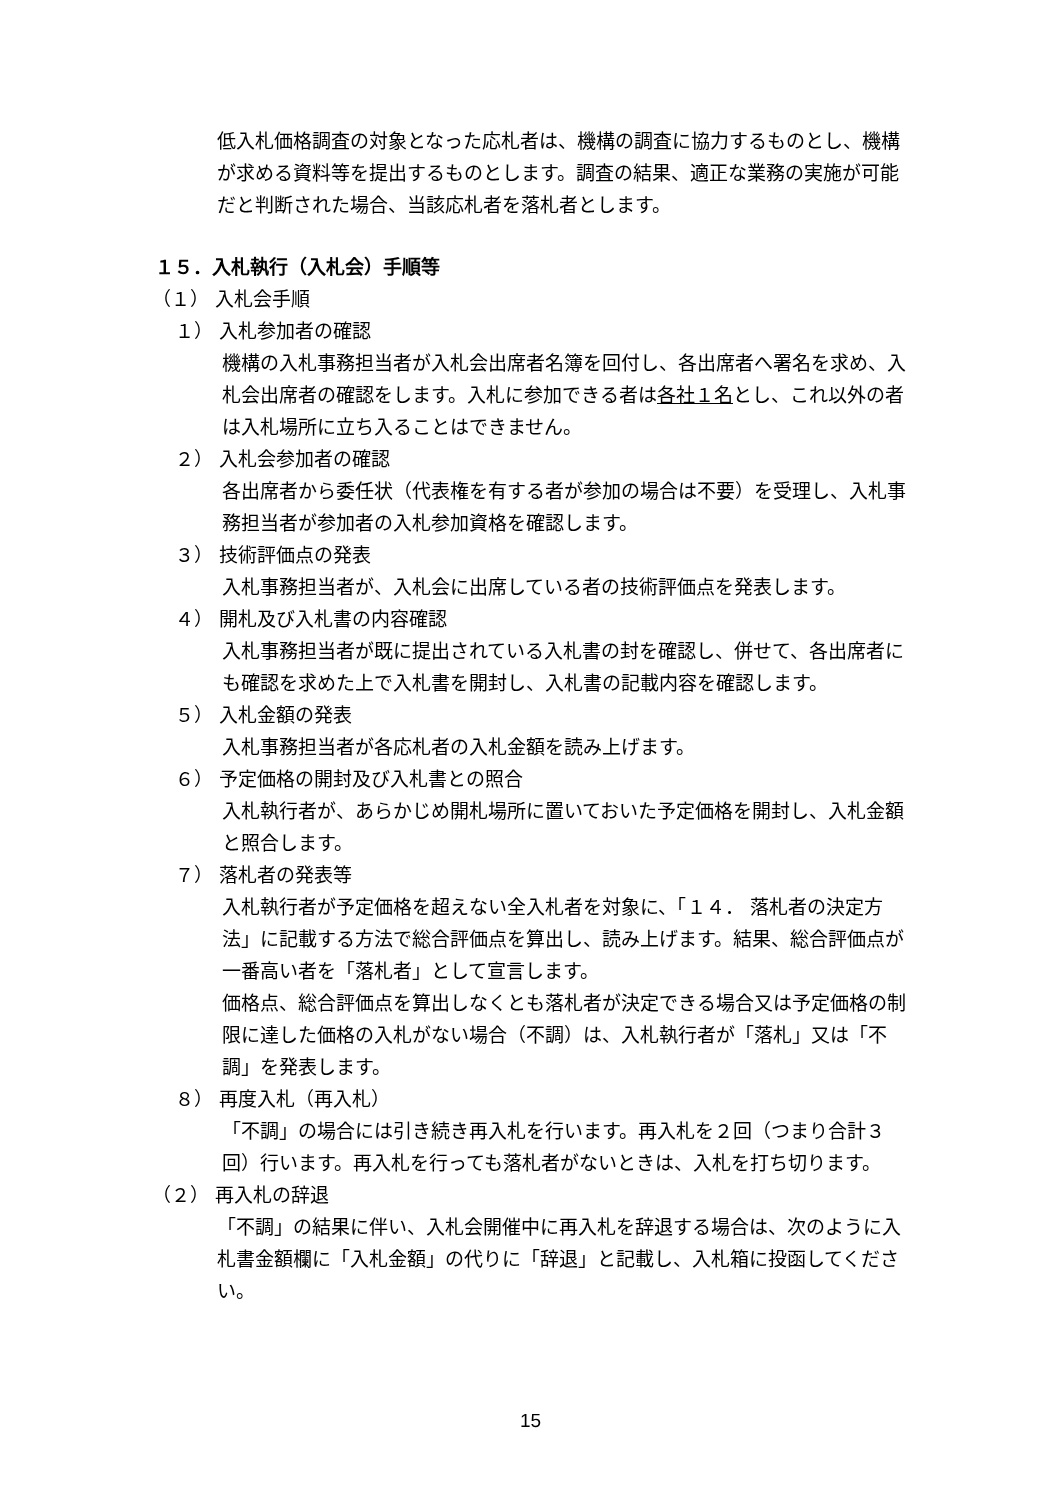低入札価格調査の対象となった応札者は、機構の調査に協力するものとし、機構が求める資料等を提出するものとします。調査の結果、適正な業務の実施が可能だと判断された場合、当該応札者を落札者とします。
１５．入札執行（入札会）手順等
（１） 入札会手順
１） 入札参加者の確認
機構の入札事務担当者が入札会出席者名簿を回付し、各出席者へ署名を求め、入札会出席者の確認をします。入札に参加できる者は各社１名とし、これ以外の者は入札場所に立ち入ることはできません。
２） 入札会参加者の確認
各出席者から委任状（代表権を有する者が参加の場合は不要）を受理し、入札事務担当者が参加者の入札参加資格を確認します。
３） 技術評価点の発表
入札事務担当者が、入札会に出席している者の技術評価点を発表します。
４） 開札及び入札書の内容確認
入札事務担当者が既に提出されている入札書の封を確認し、併せて、各出席者にも確認を求めた上で入札書を開封し、入札書の記載内容を確認します。
５） 入札金額の発表
入札事務担当者が各応札者の入札金額を読み上げます。
６） 予定価格の開封及び入札書との照合
入札執行者が、あらかじめ開札場所に置いておいた予定価格を開封し、入札金額と照合します。
７） 落札者の発表等
入札執行者が予定価格を超えない全入札者を対象に、「１４． 落札者の決定方法」に記載する方法で総合評価点を算出し、読み上げます。結果、総合評価点が一番高い者を「落札者」として宣言します。
価格点、総合評価点を算出しなくとも落札者が決定できる場合又は予定価格の制限に達した価格の入札がない場合（不調）は、入札執行者が「落札」又は「不調」を発表します。
８） 再度入札（再入札）
「不調」の場合には引き続き再入札を行います。再入札を２回（つまり合計３回）行います。再入札を行っても落札者がないときは、入札を打ち切ります。
（２） 再入札の辞退
「不調」の結果に伴い、入札会開催中に再入札を辞退する場合は、次のように入札書金額欄に「入札金額」の代りに「辞退」と記載し、入札箱に投函してください。
15